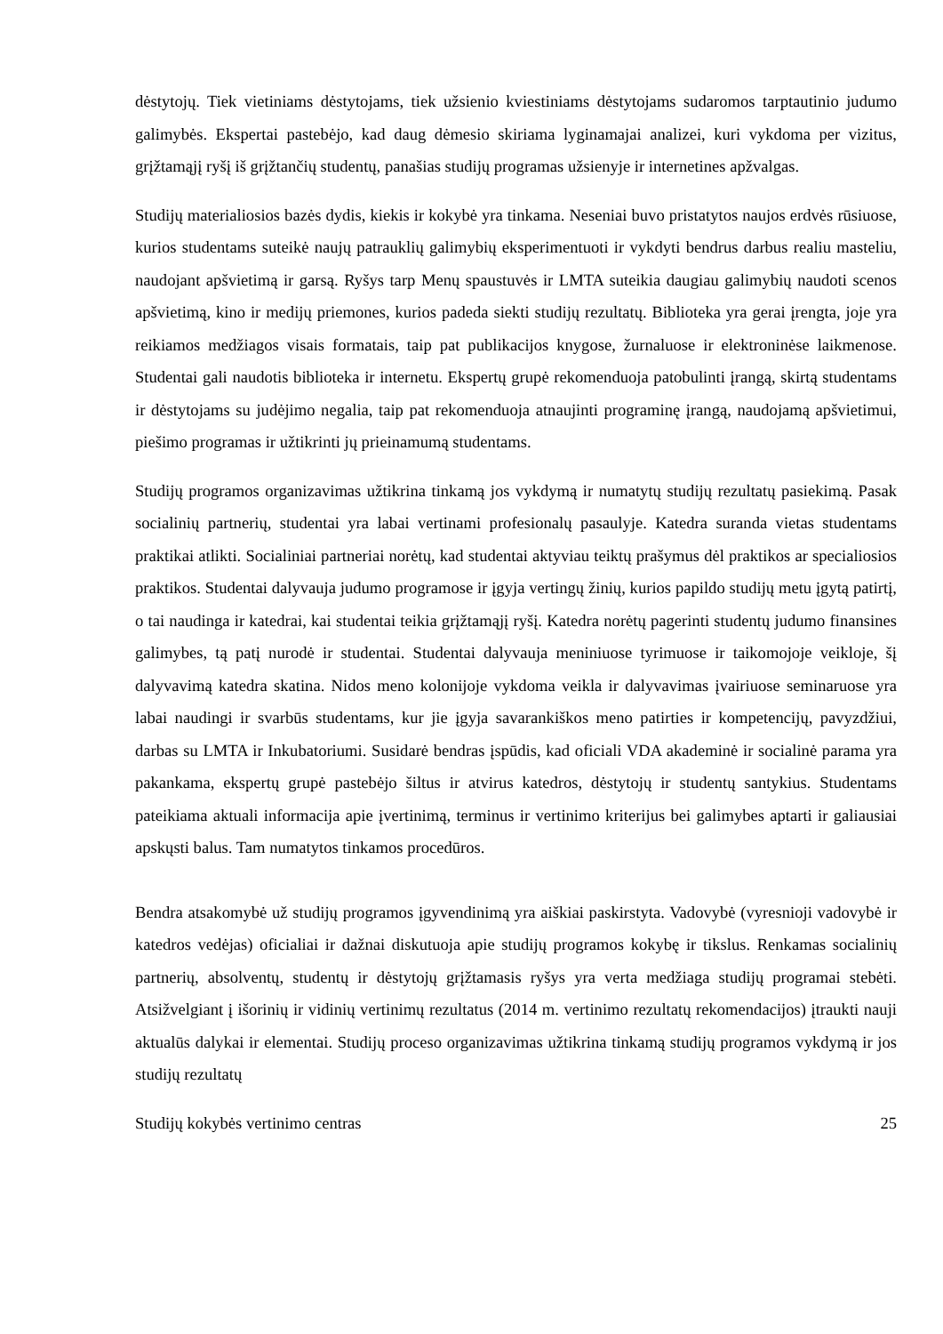dėstytojų. Tiek vietiniams dėstytojams, tiek užsienio kviestiniams dėstytojams sudaromos tarptautinio judumo galimybės. Ekspertai pastebėjo, kad daug dėmesio skiriama lyginamajai analizei, kuri vykdoma per vizitus, grįžtamąjį ryšį iš grįžtančių studentų, panašias studijų programas užsienyje ir internetines apžvalgas.
Studijų materialiosios bazės dydis, kiekis ir kokybė yra tinkama. Neseniai buvo pristatytos naujos erdvės rūsiuose, kurios studentams suteikė naujų patrauklių galimybių eksperimentuoti ir vykdyti bendrus darbus realiu masteliu, naudojant apšvietimą ir garsą. Ryšys tarp Menų spaustuvės ir LMTA suteikia daugiau galimybių naudoti scenos apšvietimą, kino ir medijų priemones, kurios padeda siekti studijų rezultatų. Biblioteka yra gerai įrengta, joje yra reikiamos medžiagos visais formatais, taip pat publikacijos knygose, žurnaluose ir elektroninėse laikmenose. Studentai gali naudotis biblioteka ir internetu. Ekspertų grupė rekomenduoja patobulinti įrangą, skirtą studentams ir dėstytojams su judėjimo negalia, taip pat rekomenduoja atnaujinti programinę įrangą, naudojamą apšvietimui, piešimo programas ir užtikrinti jų prieinamumą studentams.
Studijų programos organizavimas užtikrina tinkamą jos vykdymą ir numatytų studijų rezultatų pasiekimą. Pasak socialinių partnerių, studentai yra labai vertinami profesionalų pasaulyje. Katedra suranda vietas studentams praktikai atlikti. Socialiniai partneriai norėtų, kad studentai aktyviau teiktų prašymus dėl praktikos ar specialiosios praktikos. Studentai dalyvauja judumo programose ir įgyja vertingų žinių, kurios papildo studijų metu įgytą patirtį, o tai naudinga ir katedrai, kai studentai teikia grįžtamąjį ryšį. Katedra norėtų pagerinti studentų judumo finansines galimybes, tą patį nurodė ir studentai. Studentai dalyvauja meniniuose tyrimuose ir taikomojoje veikloje, šį dalyvavimą katedra skatina. Nidos meno kolonijoje vykdoma veikla ir dalyvavimas įvairiuose seminaruose yra labai naudingi ir svarbūs studentams, kur jie įgyja savarankiškos meno patirties ir kompetencijų, pavyzdžiui, darbas su LMTA ir Inkubatoriumi. Susidarė bendras įspūdis, kad oficiali VDA akademinė ir socialinė parama yra pakankama, ekspertų grupė pastebėjo šiltus ir atvirus katedros, dėstytojų ir studentų santykius. Studentams pateikiama aktuali informacija apie įvertinimą, terminus ir vertinimo kriterijus bei galimybes aptarti ir galiausiai apskųsti balus. Tam numatytos tinkamos procedūros.
Bendra atsakomybė už studijų programos įgyvendinimą yra aiškiai paskirstyta. Vadovybė (vyresnioji vadovybė ir katedros vedėjas) oficialiai ir dažnai diskutuoja apie studijų programos kokybę ir tikslus. Renkamas socialinių partnerių, absolventų, studentų ir dėstytojų grįžtamasis ryšys yra verta medžiaga studijų programai stebėti. Atsižvelgiant į išorinių ir vidinių vertinimų rezultatus (2014 m. vertinimo rezultatų rekomendacijos) įtraukti nauji aktualūs dalykai ir elementai. Studijų proceso organizavimas užtikrina tinkamą studijų programos vykdymą ir jos studijų rezultatų
Studijų kokybės vertinimo centras 25